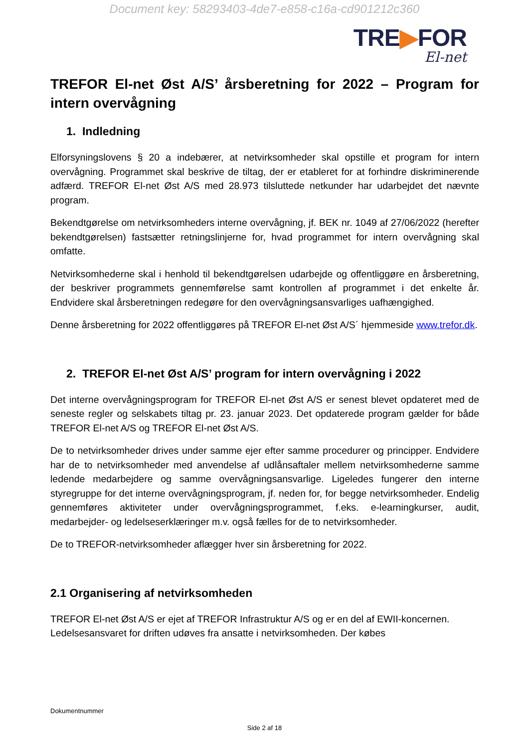Document key: 58293403-4de7-e858-c16a-cd901212c360
TRE▶FOR
El-net
TREFOR El-net Øst A/S’ årsberetning for 2022 – Program for intern overvågning
1. Indledning
Elforsyningslovens § 20 a indebærer, at netvirksomheder skal opstille et program for intern overvågning. Programmet skal beskrive de tiltag, der er etableret for at forhindre diskriminerende adfærd. TREFOR El-net Øst A/S med 28.973 tilsluttede netkunder har udarbejdet det nævnte program.
Bekendtgørelse om netvirksomheders interne overvågning, jf. BEK nr. 1049 af 27/06/2022 (herefter bekendtgørelsen) fastsætter retningslinjerne for, hvad programmet for intern overvågning skal omfatte.
Netvirksomhederne skal i henhold til bekendtgørelsen udarbejde og offentliggøre en årsberetning, der beskriver programmets gennemførelse samt kontrollen af programmet i det enkelte år. Endvidere skal årsberetningen redegøre for den overvågningsansvarliges uafhængighed.
Denne årsberetning for 2022 offentliggøres på TREFOR El-net Øst A/S´ hjemmeside www.trefor.dk.
2. TREFOR El-net Øst A/S’ program for intern overvågning i 2022
Det interne overvågningsprogram for TREFOR El-net Øst A/S er senest blevet opdateret med de seneste regler og selskabets tiltag pr. 23. januar 2023. Det opdaterede program gælder for både TREFOR El-net A/S og TREFOR El-net Øst A/S.
De to netvirksomheder drives under samme ejer efter samme procedurer og principper. Endvidere har de to netvirksomheder med anvendelse af udlånsaftaler mellem netvirksomhederne samme ledende medarbejdere og samme overvågningsansvarlige. Ligeledes fungerer den interne styregruppe for det interne overvågningsprogram, jf. neden for, for begge netvirksomheder. Endelig gennemføres aktiviteter under overvågningsprogrammet, f.eks. e-learningkurser, audit, medarbejder- og ledelseserklæringer m.v. også fælles for de to netvirksomheder.
De to TREFOR-netvirksomheder aflægger hver sin årsberetning for 2022.
2.1 Organisering af netvirksomheden
TREFOR El-net Øst A/S er ejet af TREFOR Infrastruktur A/S og er en del af EWII-koncernen. Ledelsesansvaret for driften udøves fra ansatte i netvirksomheden. Der købes
Dokumentnummer
Side 2 af 18